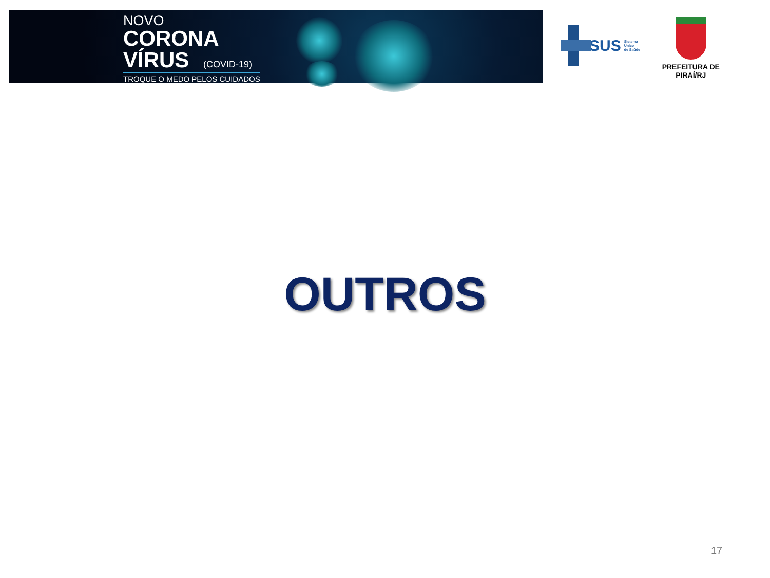NOVO
CORONA
VÍRUS (COVID-19)
TROQUE O MEDO PELOS CUIDADOS
SUS
Sistema
Único
de Saúde
PREFEITURA DE PIRAÍ/RJ
OUTROS
17